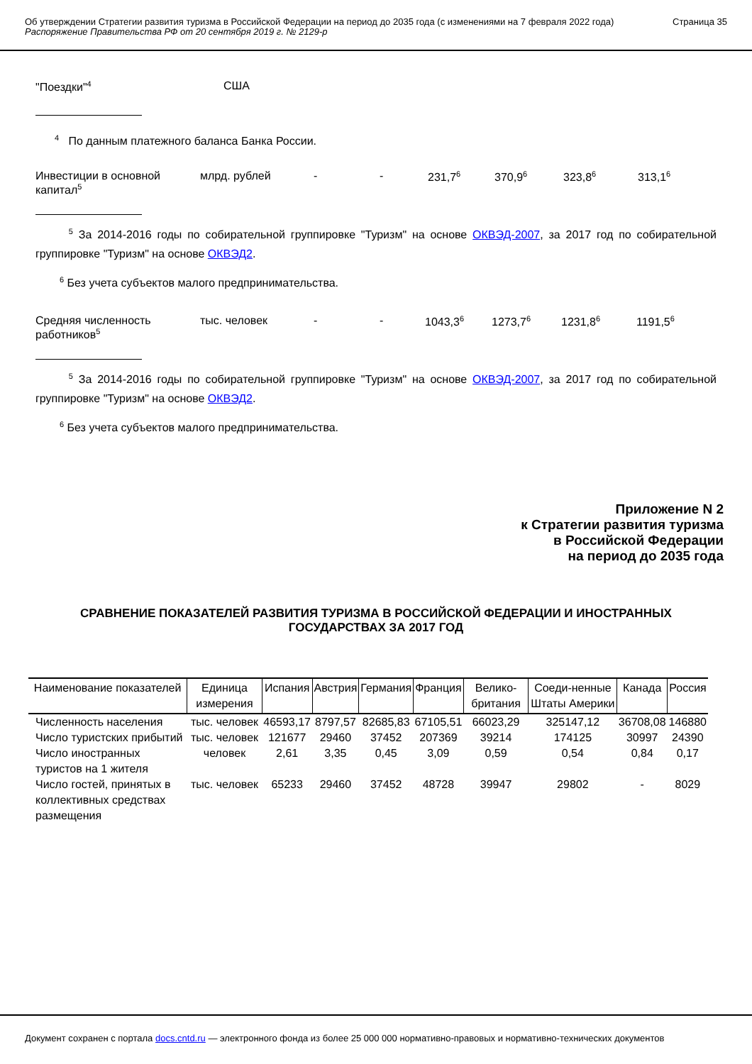Об утверждении Стратегии развития туризма в Российской Федерации на период до 2035 года (с изменениями на 7 февраля 2022 года)
Распоряжение Правительства РФ от 20 сентября 2019 г. № 2129-р
Страница 35
"Поездки"<sup>4</sup>
США
<sup>4</sup> По данным платежного баланса Банка России.
Инвестиции в основной
капитал<sup>5</sup>
млрд. рублей - - 231,7<sup>6</sup>
370,9<sup>6</sup>
323,8<sup>6</sup>
313,1<sup>6</sup>
<sup>5</sup> За 2014-2016 годы по собирательной группировке "Туризм" на основе ОКВЭД-2007, за 2017 год по собирательной группировке "Туризм" на основе ОКВЭД2.
<sup>6</sup> Без учета субъектов малого предпринимательства.
Средняя численность
работников<sup>5</sup>
тыс. человек - - 1043,3<sup>6</sup>
1273,7<sup>6</sup>
1231,8<sup>6</sup>
1191,5<sup>6</sup>
<sup>5</sup> За 2014-2016 годы по собирательной группировке "Туризм" на основе ОКВЭД-2007, за 2017 год по собирательной группировке "Туризм" на основе ОКВЭД2.
<sup>6</sup> Без учета субъектов малого предпринимательства.
Приложение N 2
к Стратегии развития туризма
в Российской Федерации
на период до 2035 года
СРАВНЕНИЕ ПОКАЗАТЕЛЕЙ РАЗВИТИЯ ТУРИЗМА В РОССИЙСКОЙ ФЕДЕРАЦИИ И ИНОСТРАННЫХ
ГОСУДАРСТВАХ ЗА 2017 ГОД
| Наименование показателей | Единица измерения | Испания | Австрия | Германия | Франция | Велико-британия | Соеди-ненные Штаты Америки | Канада | Россия |
| --- | --- | --- | --- | --- | --- | --- | --- | --- | --- |
| Численность населения | тыс. человек | 46593,17 | 8797,57 | 82685,83 | 67105,51 | 66023,29 | 325147,12 | 36708,08 | 146880 |
| Число туристских прибытий | тыс. человек | 121677 | 29460 | 37452 | 207369 | 39214 | 174125 | 30997 | 24390 |
| Число иностранных туристов на 1 жителя | человек | 2,61 | 3,35 | 0,45 | 3,09 | 0,59 | 0,54 | 0,84 | 0,17 |
| Число гостей, принятых в коллективных средствах размещения | тыс. человек | 65233 | 29460 | 37452 | 48728 | 39947 | 29802 | - | 8029 |
Документ сохранен с портала docs.cntd.ru — электронного фонда из более 25 000 000 нормативно-правовых и нормативно-технических документов